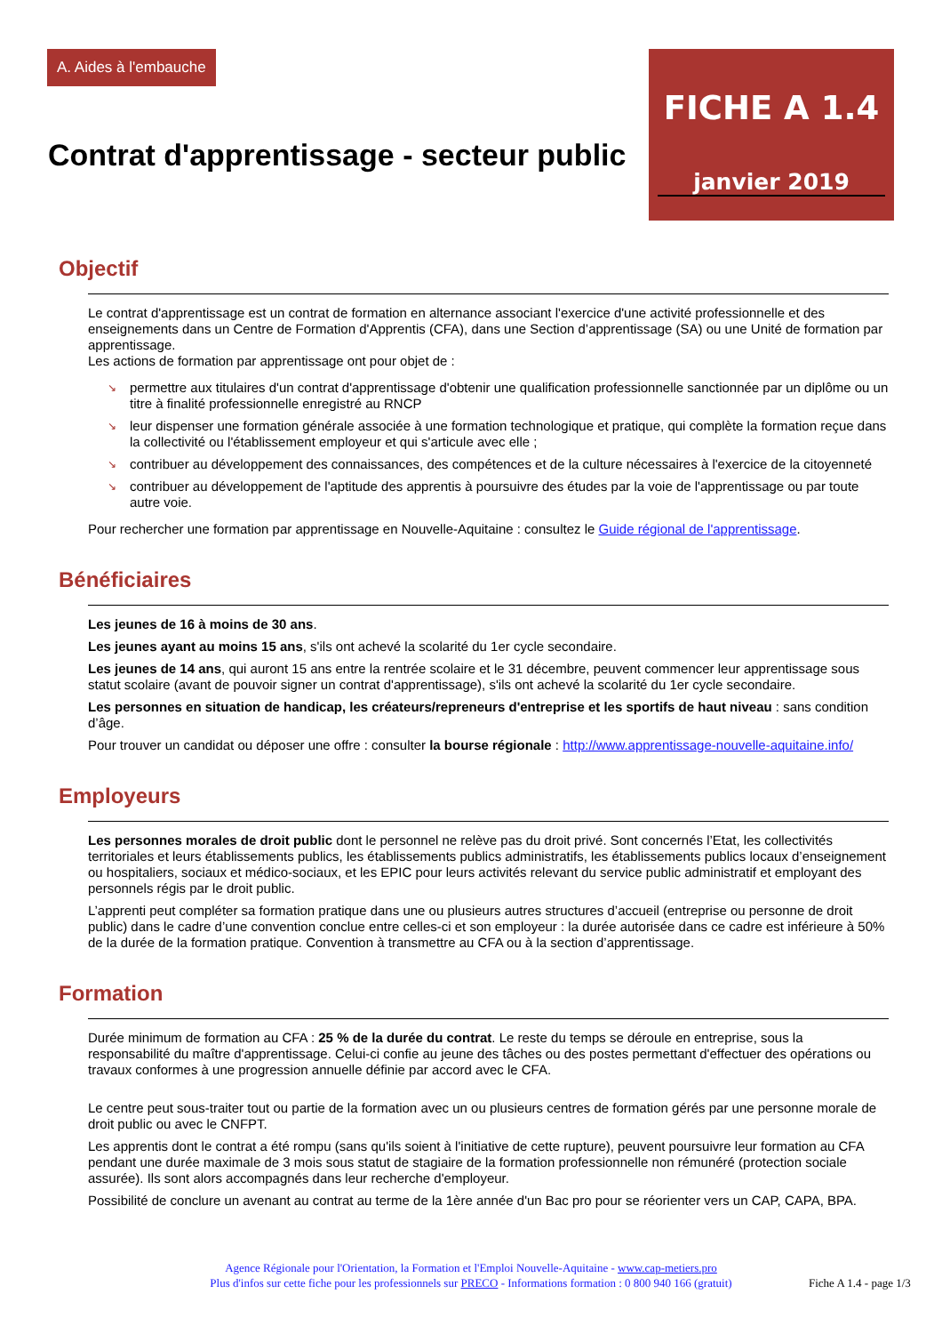A. Aides à l'embauche
FICHE A 1.4
janvier 2019
Contrat d'apprentissage - secteur public
Objectif
Le contrat d'apprentissage est un contrat de formation en alternance associant l'exercice d'une activité professionnelle et des enseignements dans un Centre de Formation d'Apprentis (CFA), dans une Section d’apprentissage (SA) ou une Unité de formation par apprentissage.
Les actions de formation par apprentissage ont pour objet de :
↘ permettre aux titulaires d'un contrat d'apprentissage d'obtenir une qualification professionnelle sanctionnée par un diplôme ou un titre à finalité professionnelle enregistré au RNCP
↘ leur dispenser une formation générale associée à une formation technologique et pratique, qui complète la formation reçue dans la collectivité ou l'établissement employeur et qui s'articule avec elle ;
↘ contribuer au développement des connaissances, des compétences et de la culture nécessaires à l'exercice de la citoyenneté
↘ contribuer au développement de l'aptitude des apprentis à poursuivre des études par la voie de l'apprentissage ou par toute autre voie.
Pour rechercher une formation par apprentissage en Nouvelle-Aquitaine : consultez le Guide régional de l'apprentissage.
Bénéficiaires
Les jeunes de 16 à moins de 30 ans.
Les jeunes ayant au moins 15 ans, s'ils ont achevé la scolarité du 1er cycle secondaire.
Les jeunes de 14 ans, qui auront 15 ans entre la rentrée scolaire et le 31 décembre, peuvent commencer leur apprentissage sous statut scolaire (avant de pouvoir signer un contrat d'apprentissage), s'ils ont achevé la scolarité du 1er cycle secondaire.
Les personnes en situation de handicap, les créateurs/repreneurs d'entreprise et les sportifs de haut niveau : sans condition d’âge.
Pour trouver un candidat ou déposer une offre : consulter la bourse régionale : http://www.apprentissage-nouvelle-aquitaine.info/
Employeurs
Les personnes morales de droit public dont le personnel ne relève pas du droit privé. Sont concernés l’Etat, les collectivités territoriales et leurs établissements publics, les établissements publics administratifs, les établissements publics locaux d’enseignement ou hospitaliers, sociaux et médico-sociaux, et les EPIC pour leurs activités relevant du service public administratif et employant des personnels régis par le droit public.
L’apprenti peut compléter sa formation pratique dans une ou plusieurs autres structures d’accueil (entreprise ou personne de droit public) dans le cadre d’une convention conclue entre celles-ci et son employeur : la durée autorisée dans ce cadre est inférieure à 50% de la durée de la formation pratique. Convention à transmettre au CFA ou à la section d’apprentissage.
Formation
Durée minimum de formation au CFA : 25 % de la durée du contrat. Le reste du temps se déroule en entreprise, sous la responsabilité du maître d'apprentissage. Celui-ci confie au jeune des tâches ou des postes permettant d'effectuer des opérations ou travaux conformes à une progression annuelle définie par accord avec le CFA.
Le centre peut sous-traiter tout ou partie de la formation avec un ou plusieurs centres de formation gérés par une personne morale de droit public ou avec le CNFPT.
Les apprentis dont le contrat a été rompu (sans qu'ils soient à l'initiative de cette rupture), peuvent poursuivre leur formation au CFA pendant une durée maximale de 3 mois sous statut de stagiaire de la formation professionnelle non rémunéré (protection sociale assurée). Ils sont alors accompagnés dans leur recherche d'employeur.
Possibilité de conclure un avenant au contrat au terme de la 1ère année d'un Bac pro pour se réorienter vers un CAP, CAPA, BPA.
Agence Régionale pour l'Orientation, la Formation et l'Emploi Nouvelle-Aquitaine - www.cap-metiers.pro
Plus d'infos sur cette fiche pour les professionnels sur PRECO - Informations formation : 0 800 940 166 (gratuit)
Fiche A 1.4 - page 1/3